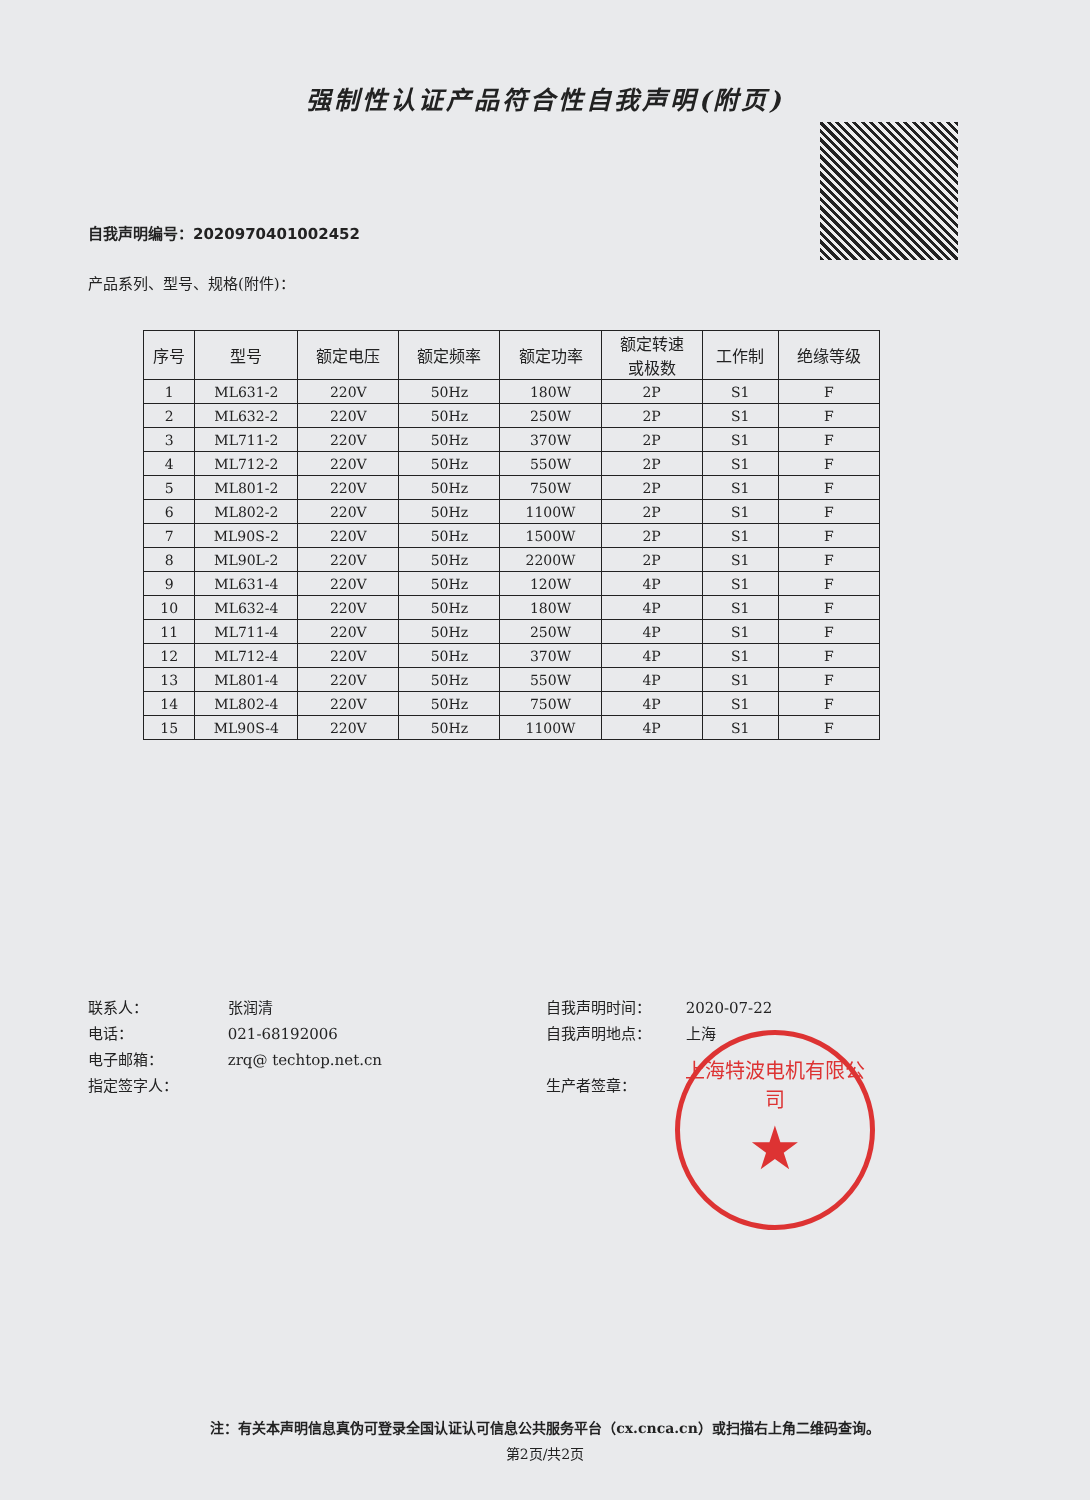强制性认证产品符合性自我声明(附页)
自我声明编号：2020970401002452
产品系列、型号、规格(附件)：
| 序号 | 型号 | 额定电压 | 额定频率 | 额定功率 | 额定转速 或极数 | 工作制 | 绝缘等级 |
| --- | --- | --- | --- | --- | --- | --- | --- |
| 1 | ML631-2 | 220V | 50Hz | 180W | 2P | S1 | F |
| 2 | ML632-2 | 220V | 50Hz | 250W | 2P | S1 | F |
| 3 | ML711-2 | 220V | 50Hz | 370W | 2P | S1 | F |
| 4 | ML712-2 | 220V | 50Hz | 550W | 2P | S1 | F |
| 5 | ML801-2 | 220V | 50Hz | 750W | 2P | S1 | F |
| 6 | ML802-2 | 220V | 50Hz | 1100W | 2P | S1 | F |
| 7 | ML90S-2 | 220V | 50Hz | 1500W | 2P | S1 | F |
| 8 | ML90L-2 | 220V | 50Hz | 2200W | 2P | S1 | F |
| 9 | ML631-4 | 220V | 50Hz | 120W | 4P | S1 | F |
| 10 | ML632-4 | 220V | 50Hz | 180W | 4P | S1 | F |
| 11 | ML711-4 | 220V | 50Hz | 250W | 4P | S1 | F |
| 12 | ML712-4 | 220V | 50Hz | 370W | 4P | S1 | F |
| 13 | ML801-4 | 220V | 50Hz | 550W | 4P | S1 | F |
| 14 | ML802-4 | 220V | 50Hz | 750W | 4P | S1 | F |
| 15 | ML90S-4 | 220V | 50Hz | 1100W | 4P | S1 | F |
联系人： 张润清
电话： 021-68192006
电子邮箱： zrq@ techtop.net.cn
指定签字人：
自我声明时间： 2020-07-22
自我声明地点： 上海
生产者签章：
上海特波电机有限公司
★
注：有关本声明信息真伪可登录全国认证认可信息公共服务平台（cx.cnca.cn）或扫描右上角二维码查询。
第2页/共2页